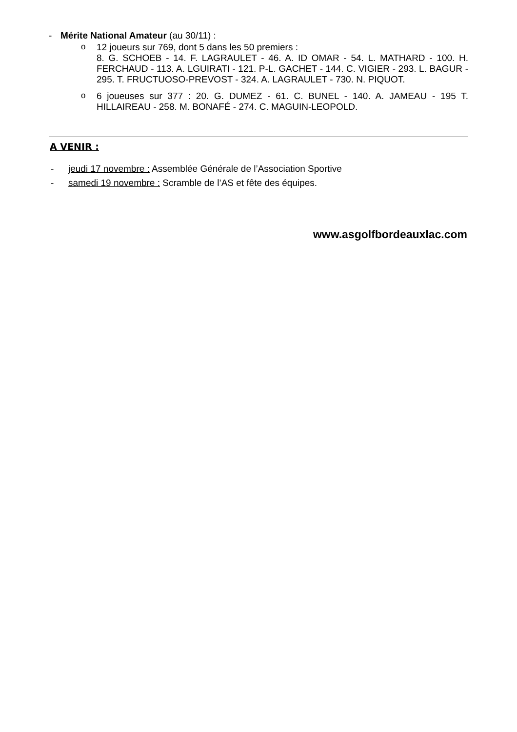- Mérite National Amateur (au 30/11) :
o
12 joueurs sur 769, dont 5 dans les 50 premiers :
8. G. SCHOEB - 14. F. LAGRAULET - 46. A. ID OMAR - 54. L. MATHARD - 100. H. FERCHAUD - 113. A. LGUIRATI - 121. P-L. GACHET - 144. C. VIGIER - 293. L. BAGUR - 295. T. FRUCTUOSO-PREVOST - 324. A. LAGRAULET - 730. N. PIQUOT.
o
6 joueuses sur 377 : 20. G. DUMEZ - 61. C. BUNEL - 140. A. JAMEAU - 195 T. HILLAIREAU - 258. M. BONAFÉ - 274. C. MAGUIN-LEOPOLD.
A VENIR :
- jeudi 17 novembre : Assemblée Générale de l’Association Sportive
- samedi 19 novembre : Scramble de l’AS et fête des équipes.
www.asgolfbordeauxlac.com